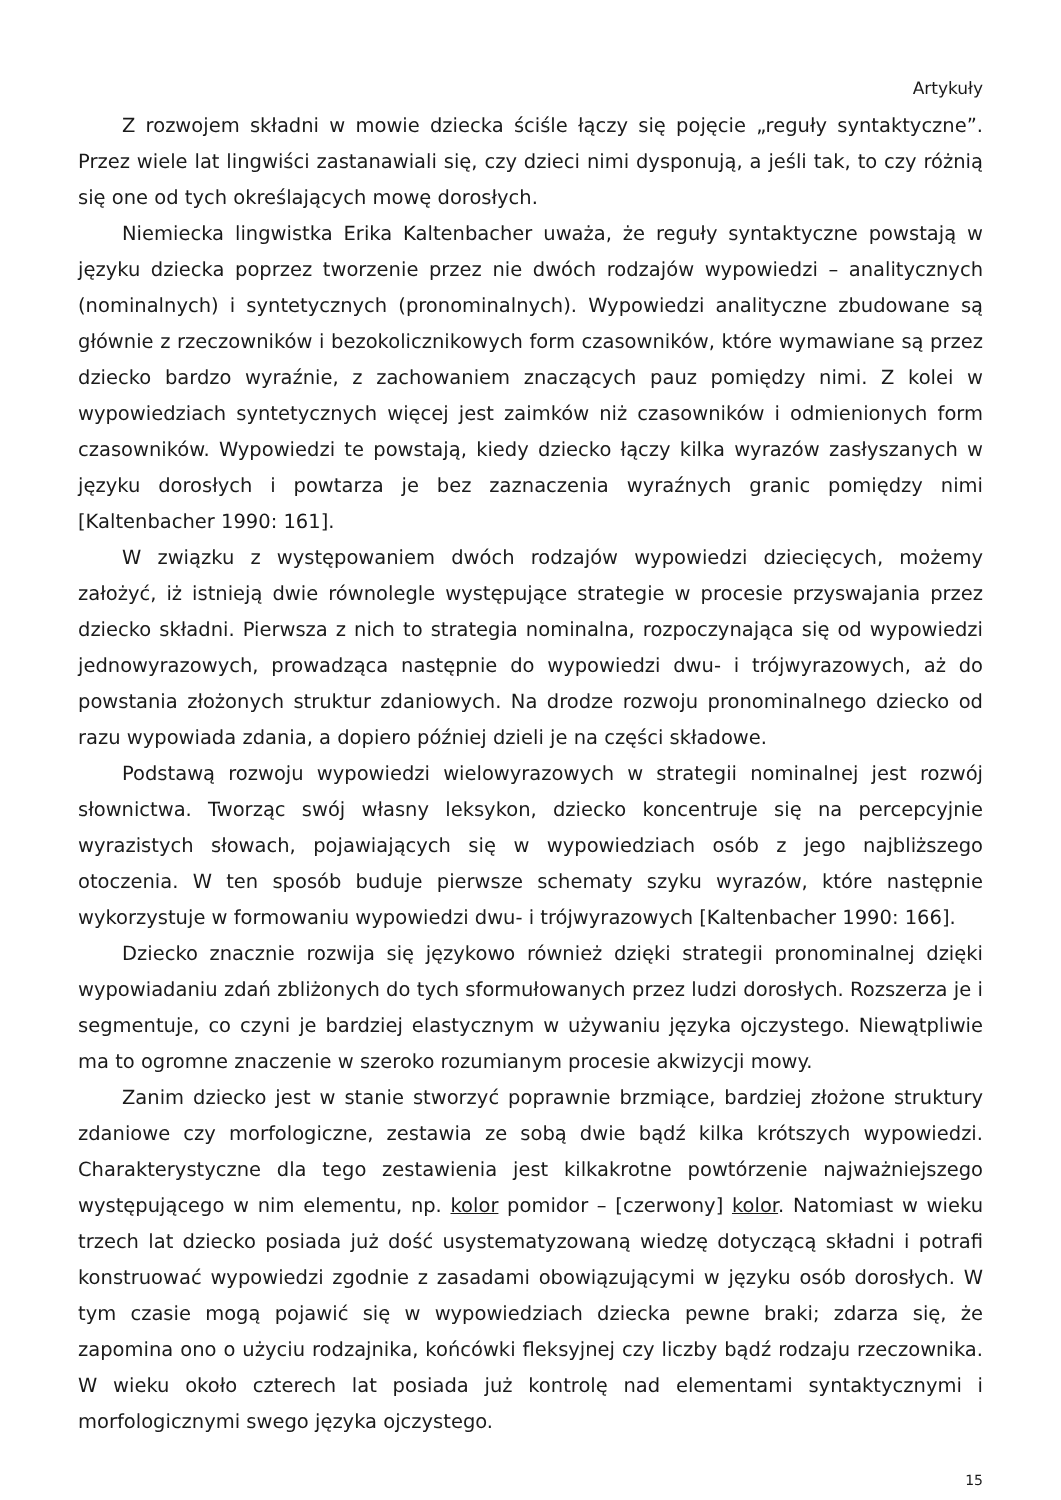Artykuły
Z rozwojem składni w mowie dziecka ściśle łączy się pojęcie „reguły syntaktyczne”. Przez wiele lat lingwiści zastanawiali się, czy dzieci nimi dysponują, a jeśli tak, to czy różnią się one od tych określających mowę dorosłych.
Niemiecka lingwistka Erika Kaltenbacher uważa, że reguły syntaktyczne powstają w języku dziecka poprzez tworzenie przez nie dwóch rodzajów wypowiedzi – analitycznych (nominalnych) i syntetycznych (pronominalnych). Wypowiedzi analityczne zbudowane są głównie z rzeczowników i bezokolicznikowych form czasowników, które wymawiane są przez dziecko bardzo wyraźnie, z zachowaniem znaczących pauz pomiędzy nimi. Z kolei w wypowiedziach syntetycznych więcej jest zaimków niż czasowników i odmienionych form czasowników. Wypowiedzi te powstają, kiedy dziecko łączy kilka wyrazów zasłyszanych w języku dorosłych i powtarza je bez zaznaczenia wyraźnych granic pomiędzy nimi [Kaltenbacher 1990: 161].
W związku z występowaniem dwóch rodzajów wypowiedzi dziecięcych, możemy założyć, iż istnieją dwie równolegle występujące strategie w procesie przyswajania przez dziecko składni. Pierwsza z nich to strategia nominalna, rozpoczynająca się od wypowiedzi jednowyrazowych, prowadząca następnie do wypowiedzi dwu- i trójwyrazowych, aż do powstania złożonych struktur zdaniowych. Na drodze rozwoju pronominalnego dziecko od razu wypowiada zdania, a dopiero później dzieli je na części składowe.
Podstawą rozwoju wypowiedzi wielowyrazowych w strategii nominalnej jest rozwój słownictwa. Tworząc swój własny leksykon, dziecko koncentruje się na percepcyjnie wyrazistych słowach, pojawiających się w wypowiedziach osób z jego najbliższego otoczenia. W ten sposób buduje pierwsze schematy szyku wyrazów, które następnie wykorzystuje w formowaniu wypowiedzi dwu- i trójwyrazowych [Kaltenbacher 1990: 166].
Dziecko znacznie rozwija się językowo również dzięki strategii pronominalnej dzięki wypowiadaniu zdań zbliżonych do tych sformułowanych przez ludzi dorosłych. Rozszerza je i segmentuje, co czyni je bardziej elastycznym w używaniu języka ojczystego. Niewątpliwie ma to ogromne znaczenie w szeroko rozumianym procesie akwizycji mowy.
Zanim dziecko jest w stanie stworzyć poprawnie brzmiące, bardziej złożone struktury zdaniowe czy morfologiczne, zestawia ze sobą dwie bądź kilka krótszych wypowiedzi. Charakterystyczne dla tego zestawienia jest kilkakrotne powtórzenie najważniejszego występującego w nim elementu, np. kolor pomidor – [czerwony] kolor. Natomiast w wieku trzech lat dziecko posiada już dość usystematyzowaną wiedzę dotyczącą składni i potrafi konstruować wypowiedzi zgodnie z zasadami obowiązującymi w języku osób dorosłych. W tym czasie mogą pojawić się w wypowiedziach dziecka pewne braki; zdarza się, że zapomina ono o użyciu rodzajnika, końcówki fleksyjnej czy liczby bądź rodzaju rzeczownika. W wieku około czterech lat posiada już kontrolę nad elementami syntaktycznymi i morfologicznymi swego języka ojczystego.
15